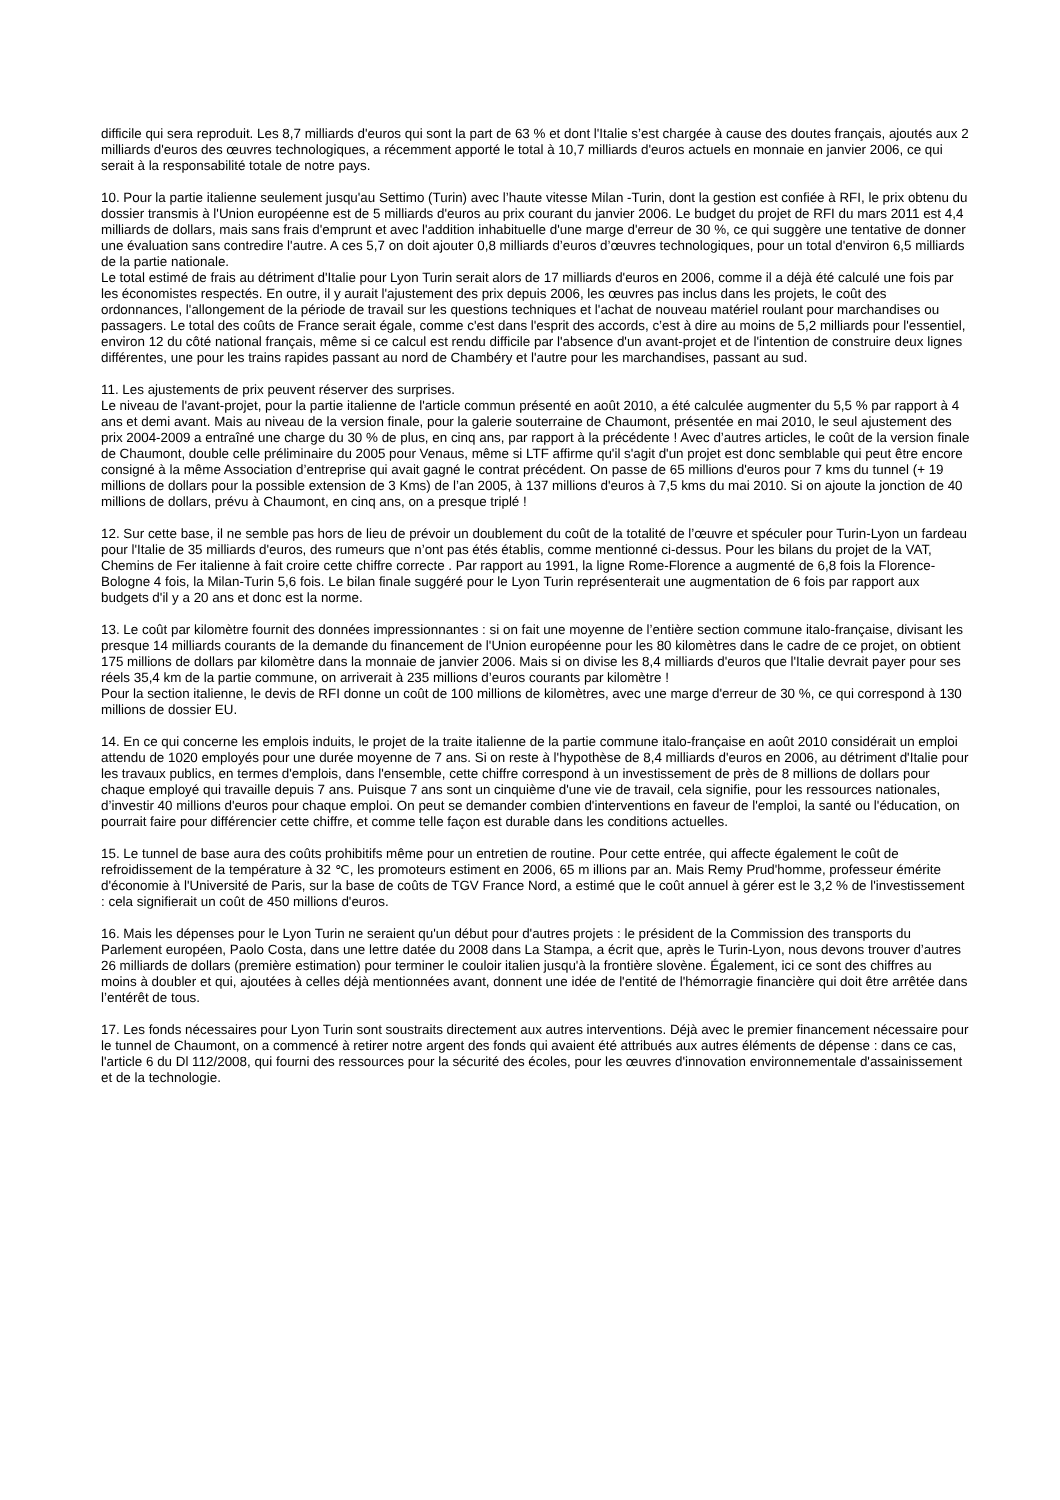difficile qui sera reproduit. Les 8,7 milliards d'euros qui sont la part de 63 % et dont l'Italie s’est chargée à cause des doutes français, ajoutés aux 2 milliards d'euros des œuvres technologiques, a récemment apporté le total à 10,7 milliards d'euros actuels en monnaie en janvier 2006, ce qui serait à la responsabilité totale de notre pays.
10. Pour la partie italienne seulement jusqu'au Settimo (Turin) avec l’haute vitesse Milan -Turin, dont la gestion est confiée à RFI, le prix obtenu du dossier transmis à l'Union européenne est de 5 milliards d'euros au prix courant du janvier 2006. Le budget du projet de RFI du mars 2011 est 4,4 milliards de dollars, mais sans frais d'emprunt et avec l'addition inhabituelle d'une marge d'erreur de 30 %, ce qui suggère une tentative de donner une évaluation sans contredire l'autre. A ces 5,7 on doit ajouter 0,8 milliards d’euros d’œuvres technologiques, pour un total d'environ 6,5 milliards de la partie nationale.
Le total estimé de frais au détriment d'Italie pour Lyon Turin serait alors de 17 milliards d'euros en 2006, comme il a déjà été calculé une fois par les économistes respectés. En outre, il y aurait l'ajustement des prix depuis 2006, les œuvres pas inclus dans les projets, le coût des ordonnances, l'allongement de la période de travail sur les questions techniques et l'achat de nouveau matériel roulant pour marchandises ou passagers. Le total des coûts de France serait égale, comme c'est dans l'esprit des accords, c’est à dire au moins de 5,2 milliards pour l'essentiel, environ 12 du côté national français, même si ce calcul est rendu difficile par l'absence d'un avant-projet et de l'intention de construire deux lignes différentes, une pour les trains rapides passant au nord de Chambéry et l'autre pour les marchandises, passant au sud.
11. Les ajustements de prix peuvent réserver des surprises.
Le niveau de l'avant-projet, pour la partie italienne de l'article commun présenté en août 2010, a été calculée augmenter du 5,5 % par rapport à 4 ans et demi avant. Mais au niveau de la version finale, pour la galerie souterraine de Chaumont, présentée en mai 2010, le seul ajustement des prix 2004-2009 a entraîné une charge du 30 % de plus, en cinq ans, par rapport à la précédente ! Avec d’autres articles, le coût de la version finale de Chaumont, double celle préliminaire du 2005 pour Venaus, même si LTF affirme qu'il s'agit d'un projet est donc semblable qui peut être encore consigné à la même Association d’entreprise qui avait gagné le contrat précédent. On passe de 65 millions d'euros pour 7 kms du tunnel (+ 19 millions de dollars pour la possible extension de 3 Kms) de l’an 2005, à 137 millions d'euros à 7,5 kms du mai 2010. Si on ajoute la jonction de 40 millions de dollars, prévu à Chaumont, en cinq ans, on a presque triplé !
12. Sur cette base, il ne semble pas hors de lieu de prévoir un doublement du coût de la totalité de l’œuvre et spéculer pour Turin-Lyon un fardeau pour l'Italie de 35 milliards d'euros, des rumeurs que n’ont pas étés établis, comme mentionné ci-dessus. Pour les bilans du projet de la VAT, Chemins de Fer italienne à fait croire cette chiffre correcte . Par rapport au 1991, la ligne Rome-Florence a augmenté de 6,8 fois la Florence-Bologne 4 fois, la Milan-Turin 5,6 fois. Le bilan finale suggéré pour le Lyon Turin représenterait une augmentation de 6 fois par rapport aux budgets d'il y a 20 ans et donc est la norme.
13. Le coût par kilomètre fournit des données impressionnantes : si on fait une moyenne de l’entière section commune italo-française, divisant les presque 14 milliards courants de la demande du financement de l'Union européenne pour les 80 kilomètres dans le cadre de ce projet, on obtient 175 millions de dollars par kilomètre dans la monnaie de janvier 2006. Mais si on divise les 8,4 milliards d'euros que l'Italie devrait payer pour ses réels 35,4 km de la partie commune, on arriverait à 235 millions d’euros courants par kilomètre !
Pour la section italienne, le devis de RFI donne un coût de 100 millions de kilomètres, avec une marge d'erreur de 30 %, ce qui correspond à 130 millions de dossier EU.
14. En ce qui concerne les emplois induits, le projet de la traite italienne de la partie commune italo-française en août 2010 considérait un emploi attendu de 1020 employés pour une durée moyenne de 7 ans. Si on reste à l'hypothèse de 8,4 milliards d'euros en 2006, au détriment d'Italie pour les travaux publics, en termes d'emplois, dans l'ensemble, cette chiffre correspond à un investissement de près de 8 millions de dollars pour chaque employé qui travaille depuis 7 ans. Puisque 7 ans sont un cinquième d'une vie de travail, cela signifie, pour les ressources nationales, d’investir 40 millions d'euros pour chaque emploi. On peut se demander combien d'interventions en faveur de l'emploi, la santé ou l'éducation, on pourrait faire pour différencier cette chiffre, et comme telle façon est durable dans les conditions actuelles.
15. Le tunnel de base aura des coûts prohibitifs même pour un entretien de routine. Pour cette entrée, qui affecte également le coût de refroidissement de la température à 32 ℃, les promoteurs estiment en 2006, 65 m illions par an. Mais Remy Prud'homme, professeur émérite d'économie à l'Université de Paris, sur la base de coûts de TGV France Nord, a estimé que le coût annuel à gérer est le 3,2 % de l'investissement : cela signifierait un coût de 450 millions d'euros.
16. Mais les dépenses pour le Lyon Turin ne seraient qu'un début pour d'autres projets : le président de la Commission des transports du Parlement européen, Paolo Costa, dans une lettre datée du 2008 dans La Stampa, a écrit que, après le Turin-Lyon, nous devons trouver d’autres 26 milliards de dollars (première estimation) pour terminer le couloir italien jusqu'à la frontière slovène. Également, ici ce sont des chiffres au moins à doubler et qui, ajoutées à celles déjà mentionnées avant, donnent une idée de l'entité de l'hémorragie financière qui doit être arrêtée dans l’entérêt de tous.
17. Les fonds nécessaires pour Lyon Turin sont soustraits directement aux autres interventions. Déjà avec le premier financement nécessaire pour le tunnel de Chaumont, on a commencé à retirer notre argent des fonds qui avaient été attribués aux autres éléments de dépense : dans ce cas, l'article 6 du Dl 112/2008, qui fourni des ressources pour la sécurité des écoles, pour les œuvres d'innovation environnementale d'assainissement et de la technologie.